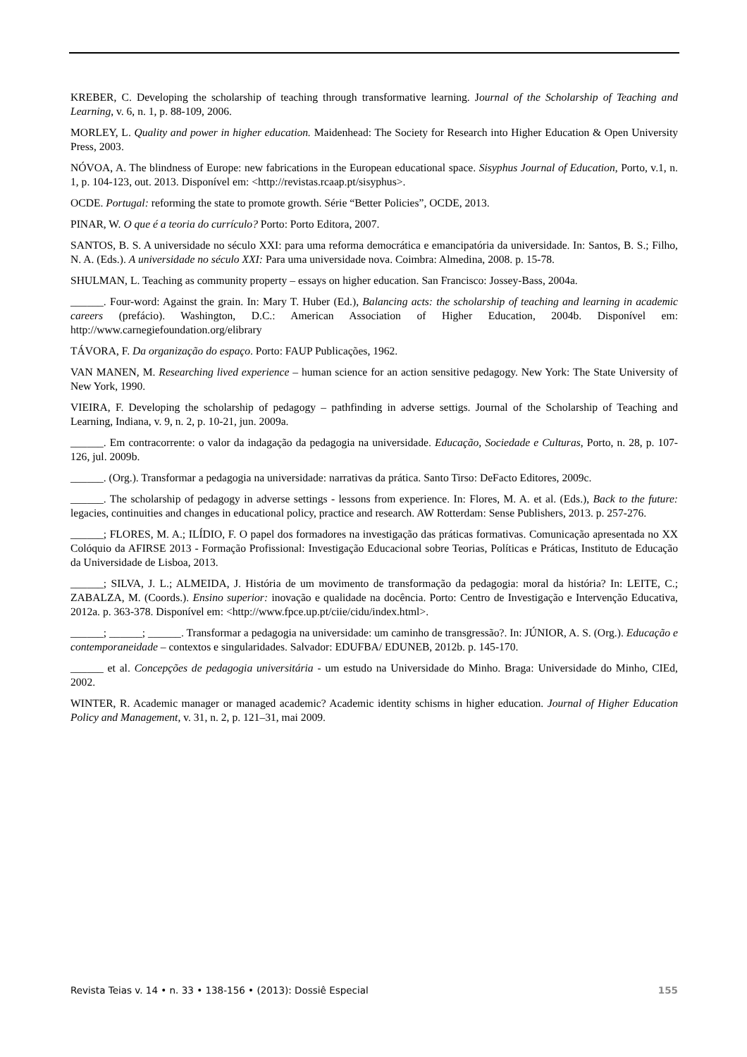KREBER, C. Developing the scholarship of teaching through transformative learning. Journal of the Scholarship of Teaching and Learning, v. 6, n. 1, p. 88-109, 2006.
MORLEY, L. Quality and power in higher education. Maidenhead: The Society for Research into Higher Education & Open University Press, 2003.
NÓVOA, A. The blindness of Europe: new fabrications in the European educational space. Sisyphus Journal of Education, Porto, v.1, n. 1, p. 104-123, out. 2013. Disponível em: <http://revistas.rcaap.pt/sisyphus>.
OCDE. Portugal: reforming the state to promote growth. Série “Better Policies”, OCDE, 2013.
PINAR, W. O que é a teoria do currículo? Porto: Porto Editora, 2007.
SANTOS, B. S. A universidade no século XXI: para uma reforma democrática e emancipatória da universidade. In: Santos, B. S.; Filho, N. A. (Eds.). A universidade no século XXI: Para uma universidade nova. Coimbra: Almedina, 2008. p. 15-78.
SHULMAN, L. Teaching as community property – essays on higher education. San Francisco: Jossey-Bass, 2004a.
______. Four-word: Against the grain. In: Mary T. Huber (Ed.), Balancing acts: the scholarship of teaching and learning in academic careers (prefácio). Washington, D.C.: American Association of Higher Education, 2004b. Disponível em: http://www.carnegiefoundation.org/elibrary
TÁVORA, F. Da organização do espaço. Porto: FAUP Publicações, 1962.
VAN MANEN, M. Researching lived experience – human science for an action sensitive pedagogy. New York: The State University of New York, 1990.
VIEIRA, F. Developing the scholarship of pedagogy – pathfinding in adverse settigs. Journal of the Scholarship of Teaching and Learning, Indiana, v. 9, n. 2, p. 10-21, jun. 2009a.
______. Em contracorrente: o valor da indagação da pedagogia na universidade. Educação, Sociedade e Culturas, Porto, n. 28, p. 107-126, jul. 2009b.
______. (Org.). Transformar a pedagogia na universidade: narrativas da prática. Santo Tirso: DeFacto Editores, 2009c.
______. The scholarship of pedagogy in adverse settings - lessons from experience. In: Flores, M. A. et al. (Eds.), Back to the future: legacies, continuities and changes in educational policy, practice and research. AW Rotterdam: Sense Publishers, 2013. p. 257-276.
______; FLORES, M. A.; ILÍDIO, F. O papel dos formadores na investigação das práticas formativas. Comunicação apresentada no XX Colóquio da AFIRSE 2013 - Formação Profissional: Investigação Educacional sobre Teorias, Políticas e Práticas, Instituto de Educação da Universidade de Lisboa, 2013.
______; SILVA, J. L.; ALMEIDA, J. História de um movimento de transformação da pedagogia: moral da história? In: LEITE, C.; ZABALZA, M. (Coords.). Ensino superior: inovação e qualidade na docência. Porto: Centro de Investigação e Intervenção Educativa, 2012a. p. 363-378. Disponível em: <http://www.fpce.up.pt/ciie/cidu/index.html>.
______; ______; ______. Transformar a pedagogia na universidade: um caminho de transgressão?. In: JÚNIOR, A. S. (Org.). Educação e contemporaneidade – contextos e singularidades. Salvador: EDUFBA/ EDUNEB, 2012b. p. 145-170.
______ et al. Concepções de pedagogia universitária - um estudo na Universidade do Minho. Braga: Universidade do Minho, CIEd, 2002.
WINTER, R. Academic manager or managed academic? Academic identity schisms in higher education. Journal of Higher Education Policy and Management, v. 31, n. 2, p. 121–31, mai 2009.
Revista Teias v. 14 • n. 33 • 138-156 • (2013): Dossiê Especial 155